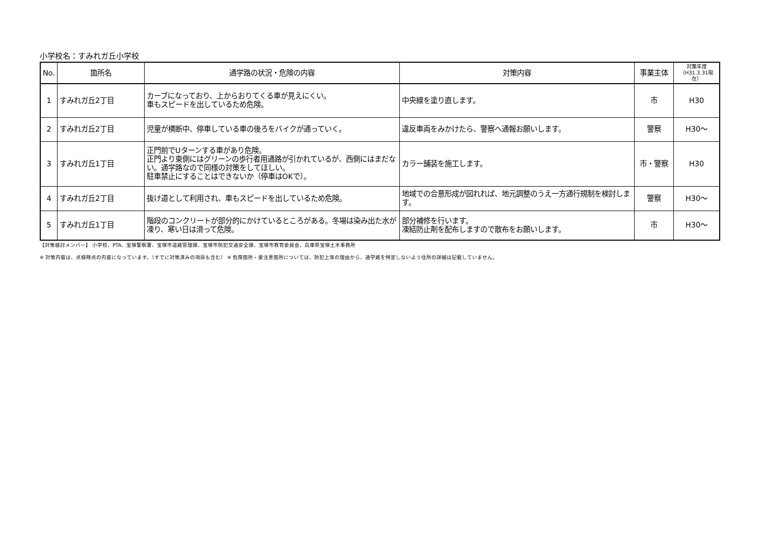小学校名：すみれガ丘小学校
| No. | 箇所名 | 通学路の状況・危険の内容 | 対策内容 | 事業主体 | 対策年度 （H31.3.31現在） |
| --- | --- | --- | --- | --- | --- |
| 1 | すみれガ丘2丁目 | カーブになっており、上からおりてくる車が見えにくい。 車もスピードを出しているため危険。 | 中央線を塗り直します。 | 市 | H30 |
| 2 | すみれガ丘2丁目 | 児童が横断中、停車している車の後ろをバイクが通っていく。 | 違反車両をみかけたら、警察へ通報お願いします。 | 警察 | H30～ |
| 3 | すみれガ丘1丁目 | 正門前でUターンする車があり危険。 正門より東側にはグリーンの歩行者用通路が引かれているが、西側にはまだない。通学路なので同様の対策をしてほしい。 駐車禁止にすることはできないか（停車はOKで）。 | カラー舗装を施工します。 | 市・警察 | H30 |
| 4 | すみれガ丘2丁目 | 抜け道として利用され、車もスピードを出しているため危険。 | 地域での合意形成が図れれば、地元調整のうえ一方通行規制を検討します。 | 警察 | H30～ |
| 5 | すみれガ丘1丁目 | 階段のコンクリートが部分的にかけているところがある。冬場は染み出た水が凍り、寒い日は滑って危険。 | 部分補修を行います。 凍結防止剤を配布しますので散布をお願いします。 | 市 | H30～ |
【対策検討メンバー】 小学校、PTA、宝塚警察署、宝塚市道路管理課、宝塚市防犯交通安全課、宝塚市教育委員会、兵庫県宝塚土木事務所
※ 対策内容は、点検時点の内容になっています。（すでに対策済みの項目も含む） ※ 危険箇所・要注意箇所については、防犯上等の理由から、通学路を特定しないよう住所の詳細は記載していません。